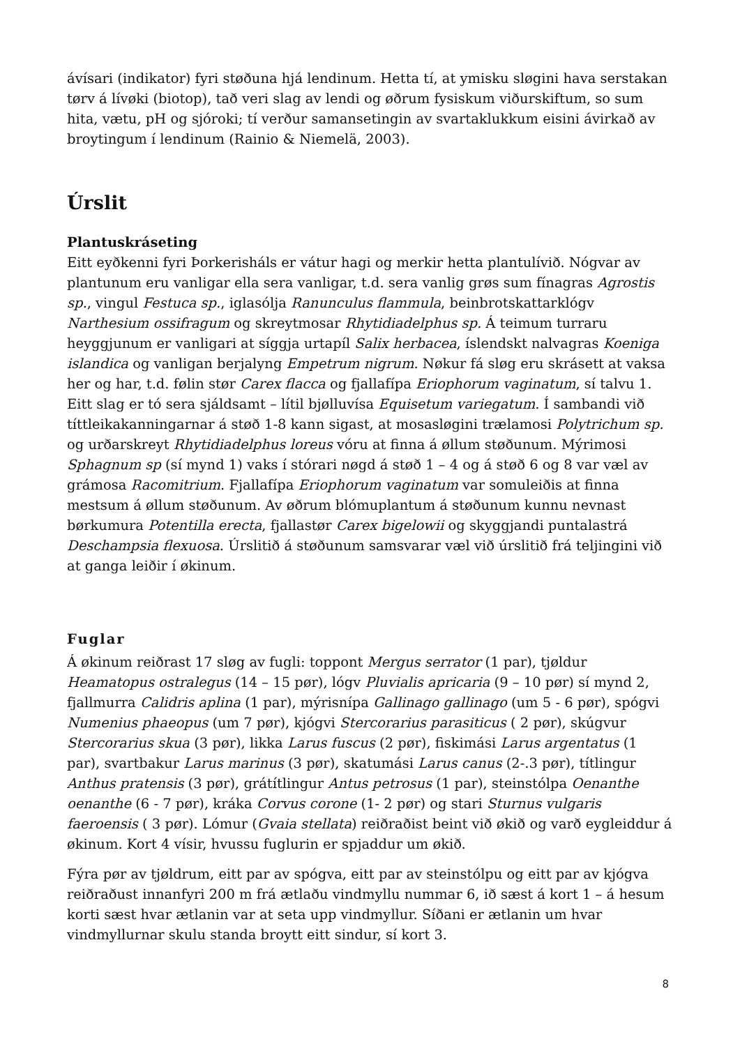ávísari (indikator) fyri støðuna hjá lendinum. Hetta tí, at ymisku sløgini hava serstakan tørv á lívøki (biotop), tað veri slag av lendi og øðrum fysiskum viðurskiftum, so sum hita, vætu, pH og sjóroki; tí verður samansetingin av svartaklukkum eisini ávirkað av broytingum í lendinum (Rainio & Niemelä, 2003).
Úrslit
Plantuskráseting
Eitt eyðkenni fyri Þorkerisháls er vátur hagi og merkir hetta plantulívið. Nógvar av plantunum eru vanligar ella sera vanligar, t.d. sera vanlig grøs sum fínagras Agrostis sp., vingul Festuca sp., iglasólja Ranunculus flammula, beinbrotskattarklógv Narthesium ossifragum og skreytmosar Rhytidiadelphus sp. Á teimum turraru heyggjunum er vanligari at síggja urtapíl Salix herbacea, íslendskt nalvagras Koeniga islandica og vanligan berjalyng Empetrum nigrum. Nøkur fá sløg eru skrásett at vaksa her og har, t.d. følin stør Carex flacca og fjallafípa Eriophorum vaginatum, sí talvu 1. Eitt slag er tó sera sjáldsamt – lítil bjølluvísa Equisetum variegatum. Í sambandi við títtleikakanningarnar á støð 1-8 kann sigast, at mosasløgini trælamosi Polytrichum sp. og urðarskreyt Rhytidiadelphus loreus vóru at finna á øllum støðunum. Mýrimosi Sphagnum sp (sí mynd 1) vaks í stórari nøgd á støð 1 – 4 og á støð 6 og 8 var væl av grámosa Racomitrium. Fjallafípa Eriophorum vaginatum var somuleiðis at finna mestsum á øllum støðunum. Av øðrum blómuplantum á støðunum kunnu nevnast børkumura Potentilla erecta, fjallastør Carex bigelowii og skyggjandi puntalastrá Deschampsia flexuosa. Úrslitið á støðunum samsvarar væl við úrslitið frá teljingini við at ganga leiðir í økinum.
Fuglar
Á økinum reiðrast 17 sløg av fugli: toppont Mergus serrator (1 par), tjøldur Heamatopus ostralegus (14 – 15 pør), lógv Pluvialis apricaria (9 – 10 pør) sí mynd 2, fjallmurra Calidris aplina (1 par), mýrisnípa Gallinago gallinago (um 5 - 6 pør), spógvi Numenius phaeopus (um 7 pør), kjógvi Stercorarius parasiticus ( 2 pør), skúgvur Stercorarius skua (3 pør), likka Larus fuscus (2 pør), fiskimási Larus argentatus (1 par), svartbakur Larus marinus (3 pør), skatumási Larus canus (2-.3 pør), títlingur Anthus pratensis (3 pør), grátítlingur Antus petrosus (1 par), steinstólpa Oenanthe oenanthe (6 - 7 pør), kráka Corvus corone (1- 2 pør) og stari Sturnus vulgaris faeroensis ( 3 pør). Lómur (Gvaia stellata) reiðraðist beint við økið og varð eygleiddur á økinum. Kort 4 vísir, hvussu fuglurin er spjaddur um økið.
Fýra pør av tjøldrum, eitt par av spógva, eitt par av steinstólpu og eitt par av kjógva reiðraðust innanfyri 200 m frá ætlaðu vindmyllu nummar 6, ið sæst á kort 1 – á hesum korti sæst hvar ætlanin var at seta upp vindmyllur. Síðani er ætlanin um hvar vindmyllurnar skulu standa broytt eitt sindur, sí kort 3.
8